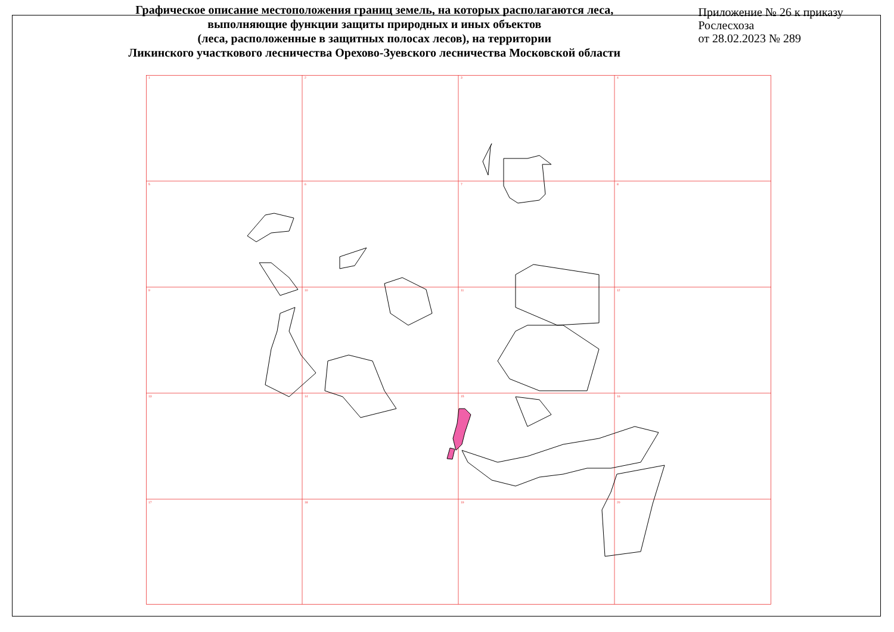Графическое описание местоположения границ земель, на которых располагаются леса,
выполняющие функции защиты природных и иных объектов
(леса, расположенные в защитных полосах лесов), на территории
Ликинского участкового лесничества Орехово-Зуевского лесничества Московской области
Приложение № 26 к приказу Рослесхоза
от 28.02.2023 № 289
1
2
3
4
5
6
7
8
9
10
11
12
13
14
15
16
17
18
19
20